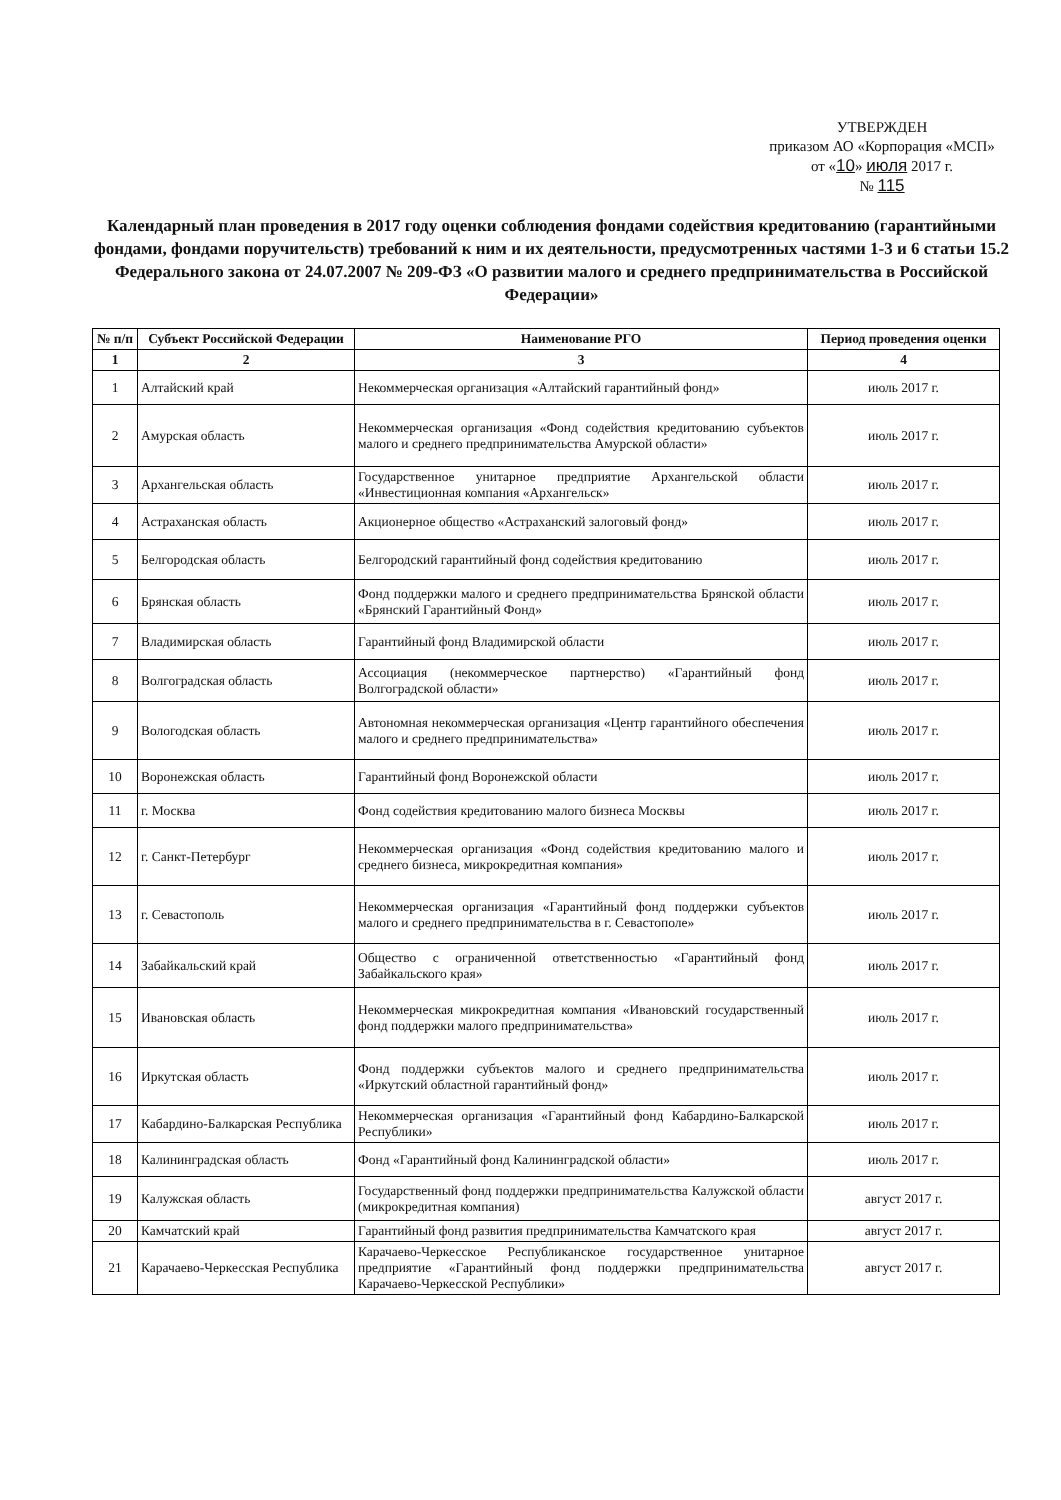УТВЕРЖДЕН
приказом АО «Корпорация «МСП»
от «10» июля 2017 г.
№ 115
Календарный план проведения в 2017 году оценки соблюдения фондами содействия кредитованию (гарантийными фондами, фондами поручительств) требований к ним и их деятельности, предусмотренных частями 1-3 и 6 статьи 15.2 Федерального закона от 24.07.2007 № 209-ФЗ «О развитии малого и среднего предпринимательства в Российской Федерации»
| № п/п | Субъект Российской Федерации | Наименование РГО | Период проведения оценки |
| --- | --- | --- | --- |
| 1 | 2 | 3 | 4 |
| 1 | Алтайский край | Некоммерческая организация «Алтайский гарантийный фонд» | июль 2017 г. |
| 2 | Амурская область | Некоммерческая организация «Фонд содействия кредитованию субъектов малого и среднего предпринимательства Амурской области» | июль 2017 г. |
| 3 | Архангельская область | Государственное унитарное предприятие Архангельской области «Инвестиционная компания «Архангельск» | июль 2017 г. |
| 4 | Астраханская область | Акционерное общество «Астраханский залоговый фонд» | июль 2017 г. |
| 5 | Белгородская область | Белгородский гарантийный фонд содействия кредитованию | июль 2017 г. |
| 6 | Брянская область | Фонд поддержки малого и среднего предпринимательства Брянской области «Брянский Гарантийный Фонд» | июль 2017 г. |
| 7 | Владимирская область | Гарантийный фонд Владимирской области | июль 2017 г. |
| 8 | Волгоградская область | Ассоциация (некоммерческое партнерство) «Гарантийный фонд Волгоградской области» | июль 2017 г. |
| 9 | Вологодская область | Автономная некоммерческая организация «Центр гарантийного обеспечения малого и среднего предпринимательства» | июль 2017 г. |
| 10 | Воронежская область | Гарантийный фонд Воронежской области | июль 2017 г. |
| 11 | г. Москва | Фонд содействия кредитованию малого бизнеса Москвы | июль 2017 г. |
| 12 | г. Санкт-Петербург | Некоммерческая организация «Фонд содействия кредитованию малого и среднего бизнеса, микрокредитная компания» | июль 2017 г. |
| 13 | г. Севастополь | Некоммерческая организация «Гарантийный фонд поддержки субъектов малого и среднего предпринимательства в г. Севастополе» | июль 2017 г. |
| 14 | Забайкальский край | Общество с ограниченной ответственностью «Гарантийный фонд Забайкальского края» | июль 2017 г. |
| 15 | Ивановская область | Некоммерческая микрокредитная компания «Ивановский государственный фонд поддержки малого предпринимательства» | июль 2017 г. |
| 16 | Иркутская область | Фонд поддержки субъектов малого и среднего предпринимательства «Иркутский областной гарантийный фонд» | июль 2017 г. |
| 17 | Кабардино-Балкарская Республика | Некоммерческая организация «Гарантийный фонд Кабардино-Балкарской Республики» | июль 2017 г. |
| 18 | Калининградская область | Фонд «Гарантийный фонд Калининградской области» | июль 2017 г. |
| 19 | Калужская область | Государственный фонд поддержки предпринимательства Калужской области (микрокредитная компания) | август 2017 г. |
| 20 | Камчатский край | Гарантийный фонд развития предпринимательства Камчатского края | август 2017 г. |
| 21 | Карачаево-Черкесская Республика | Карачаево-Черкесское Республиканское государственное унитарное предприятие «Гарантийный фонд поддержки предпринимательства Карачаево-Черкесской Республики» | август 2017 г. |